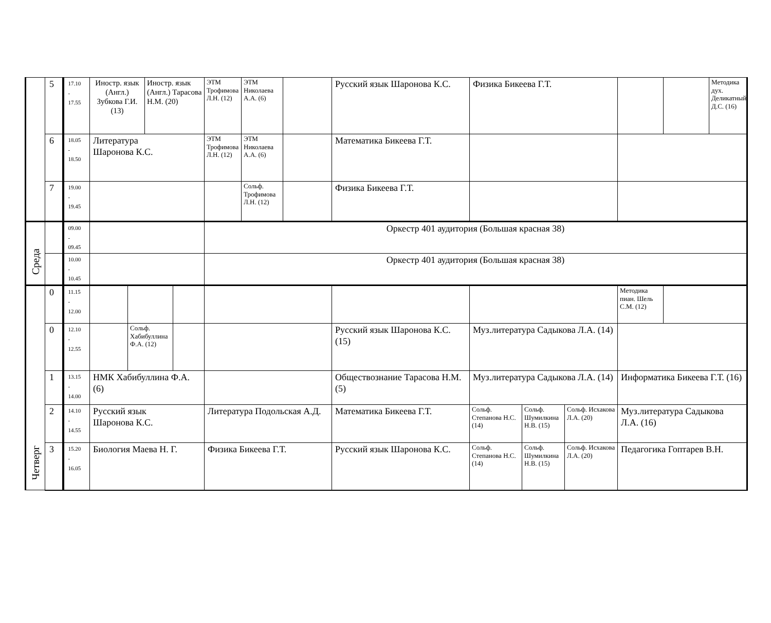| | 5 | 17.10 - 17.55 | Иностр. язык (Англ.) Зубкова Г.И. (13) | | Иностр. язык (Англ.) Тарасова Н.М. (20) | | ЭТМ Трофимова Л.Н. (12) | ЭТМ Николаева А.А. (6) | | Русский язык Шаронова К.С. | Физика Бикеева Г.Т. | | | | | Методика дух. Деликатный Д.С. (16) |
| | 6 | 18.05 - 18.50 | Литература Шаронова К.С. | | | | ЭТМ Трофимова Л.Н. (12) | ЭТМ Николаева А.А. (6) | | Математика Бикеева Г.Т. | | | | | | |
| | 7 | 19.00 - 19.45 | | | | | | Сольф. Трофимова Л.Н. (12) | | Физика Бикеева Г.Т. | | | | | | |
| Среда | | 09.00 - 09.45 | | | | | Оркестр 401 аудитория (Большая красная 38) | | | | | | | | | |
| | | 10.00 - 10.45 | | | | | Оркестр 401 аудитория (Большая красная 38) | | | | | | | | | |
| Четверг | 0 | 11.15 - 12.00 | | | | | | | | | | | | Методика пиан. Шель С.М. (12) | | |
| | 0 | 12.10 - 12.55 | | Сольф. Хабибуллина Ф.А. (12) | | | | | | Русский язык Шаронова К.С. (15) | Муз.литература Садыкова Л.А. (14) | | | | | |
| | 1 | 13.15 - 14.00 | НМК Хабибуллина Ф.А. (6) | | | | | | | Обществознание Тарасова Н.М. (5) | Муз.литература Садыкова Л.А. (14) | | | Информатика Бикеева Г.Т. (16) | | |
| | 2 | 14.10 - 14.55 | Русский язык Шаронова К.С. | | | | Литература Подольская А.Д. | | | Математика Бикеева Г.Т. | Сольф. Степанова Н.С. (14) | Сольф. Шумилкина Н.В. (15) | Сольф. Исхакова Л.А. (20) | Муз.литература Садыкова Л.А. (16) | | |
| | 3 | 15.20 - 16.05 | Биология Маева Н. Г. | | | | Физика Бикеева Г.Т. | | | Русский язык Шаронова К.С. | Сольф. Степанова Н.С. (14) | Сольф. Шумилкина Н.В. (15) | Сольф. Исхакова Л.А. (20) | Педагогика Гоптарев В.Н. | | |